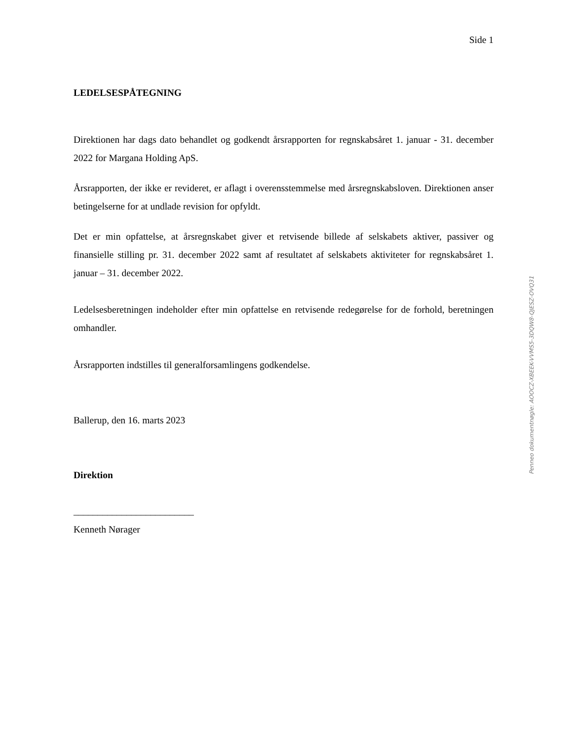Side 1
LEDELSESPÅTEGNING
Direktionen har dags dato behandlet og godkendt årsrapporten for regnskabsåret 1. januar - 31. december 2022 for Margana Holding ApS.
Årsrapporten, der ikke er revideret, er aflagt i overensstemmelse med årsregnskabsloven. Direktionen anser betingelserne for at undlade revision for opfyldt.
Det er min opfattelse, at årsregnskabet giver et retvisende billede af selskabets aktiver, passiver og finansielle stilling pr. 31. december 2022 samt af resultatet af selskabets aktiviteter for regnskabsåret 1. januar – 31. december 2022.
Ledelsesberetningen indeholder efter min opfattelse en retvisende redegørelse for de forhold, beretningen omhandler.
Årsrapporten indstilles til generalforsamlingens godkendelse.
Ballerup, den 16. marts 2023
Direktion
_________________________
Kenneth Nørager
Penneo dokumentnøgle: AOOCZ-XBEEK-VVMS5-3DQW8-QJESZ-OVQ31